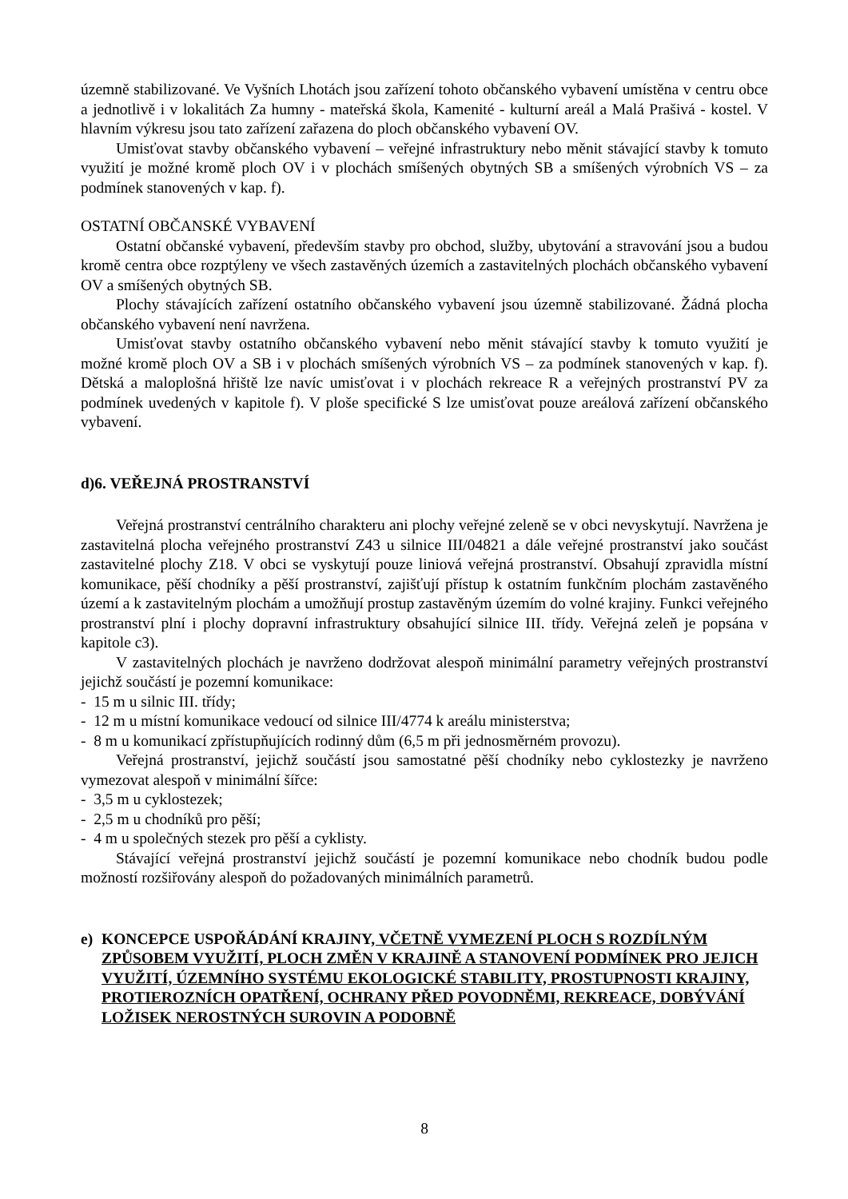územně stabilizované. Ve Vyšních Lhotách jsou zařízení tohoto občanského vybavení umístěna v centru obce a jednotlivě i v lokalitách Za humny - mateřská škola, Kamenité - kulturní areál a Malá Prašivá - kostel. V hlavním výkresu jsou tato zařízení zařazena do ploch občanského vybavení OV.
Umisťovat stavby občanského vybavení – veřejné infrastruktury nebo měnit stávající stavby k tomuto využití je možné kromě ploch OV i v plochách smíšených obytných SB a smíšených výrobních VS – za podmínek stanovených v kap. f).
OSTATNÍ OBČANSKÉ VYBAVENÍ
Ostatní občanské vybavení, především stavby pro obchod, služby, ubytování a stravování jsou a budou kromě centra obce rozptýleny ve všech zastavěných územích a zastavitelných plochách občanského vybavení OV a smíšených obytných SB.
Plochy stávajících zařízení ostatního občanského vybavení jsou územně stabilizované. Žádná plocha občanského vybavení není navržena.
Umisťovat stavby ostatního občanského vybavení nebo měnit stávající stavby k tomuto využití je možné kromě ploch OV a SB i v plochách smíšených výrobních VS – za podmínek stanovených v kap. f). Dětská a maloplošná hřiště lze navíc umisťovat i v plochách rekreace R a veřejných prostranství PV za podmínek uvedených v kapitole f). V ploše specifické S lze umisťovat pouze areálová zařízení občanského vybavení.
d)6. VEŘEJNÁ PROSTRANSTVÍ
Veřejná prostranství centrálního charakteru ani plochy veřejné zeleně se v obci nevyskytují. Navržena je zastavitelná plocha veřejného prostranství Z43 u silnice III/04821 a dále veřejné prostranství jako součást zastavitelné plochy Z18. V obci se vyskytují pouze liniová veřejná prostranství. Obsahují zpravidla místní komunikace, pěší chodníky a pěší prostranství, zajišťují přístup k ostatním funkčním plochám zastavěného území a k zastavitelným plochám a umožňují prostup zastavěným územím do volné krajiny. Funkci veřejného prostranství plní i plochy dopravní infrastruktury obsahující silnice III. třídy. Veřejná zeleň je popsána v kapitole c3).
V zastavitelných plochách je navrženo dodržovat alespoň minimální parametry veřejných prostranství jejichž součástí je pozemní komunikace:
- 15 m u silnic III. třídy;
- 12 m u místní komunikace vedoucí od silnice III/4774 k areálu ministerstva;
- 8 m u komunikací zpřístupňujících rodinný dům (6,5 m při jednosměrném provozu).
Veřejná prostranství, jejichž součástí jsou samostatné pěší chodníky nebo cyklostezky je navrženo vymezovat alespoň v minimální šířce:
- 3,5 m u cyklostezek;
- 2,5 m u chodníků pro pěší;
- 4 m u společných stezek pro pěší a cyklisty.
Stávající veřejná prostranství jejichž součástí je pozemní komunikace nebo chodník budou podle možností rozšiřovány alespoň do požadovaných minimálních parametrů.
e) KONCEPCE USPOŘÁDÁNÍ KRAJINY, VČETNĚ VYMEZENÍ PLOCH S ROZDÍLNÝM ZPŮSOBEM VYUŽITÍ, PLOCH ZMĚN V KRAJINĚ A STANOVENÍ PODMÍNEK PRO JEJICH VYUŽITÍ, ÚZEMNÍHO SYSTÉMU EKOLOGICKÉ STABILITY, PROSTUPNOSTI KRAJINY, PROTIEROZNÍCH OPATŘENÍ, OCHRANY PŘED POVODNĚMI, REKREACE, DOBÝVÁNÍ LOŽISEK NEROSTNÝCH SUROVIN A PODOBNĚ
8